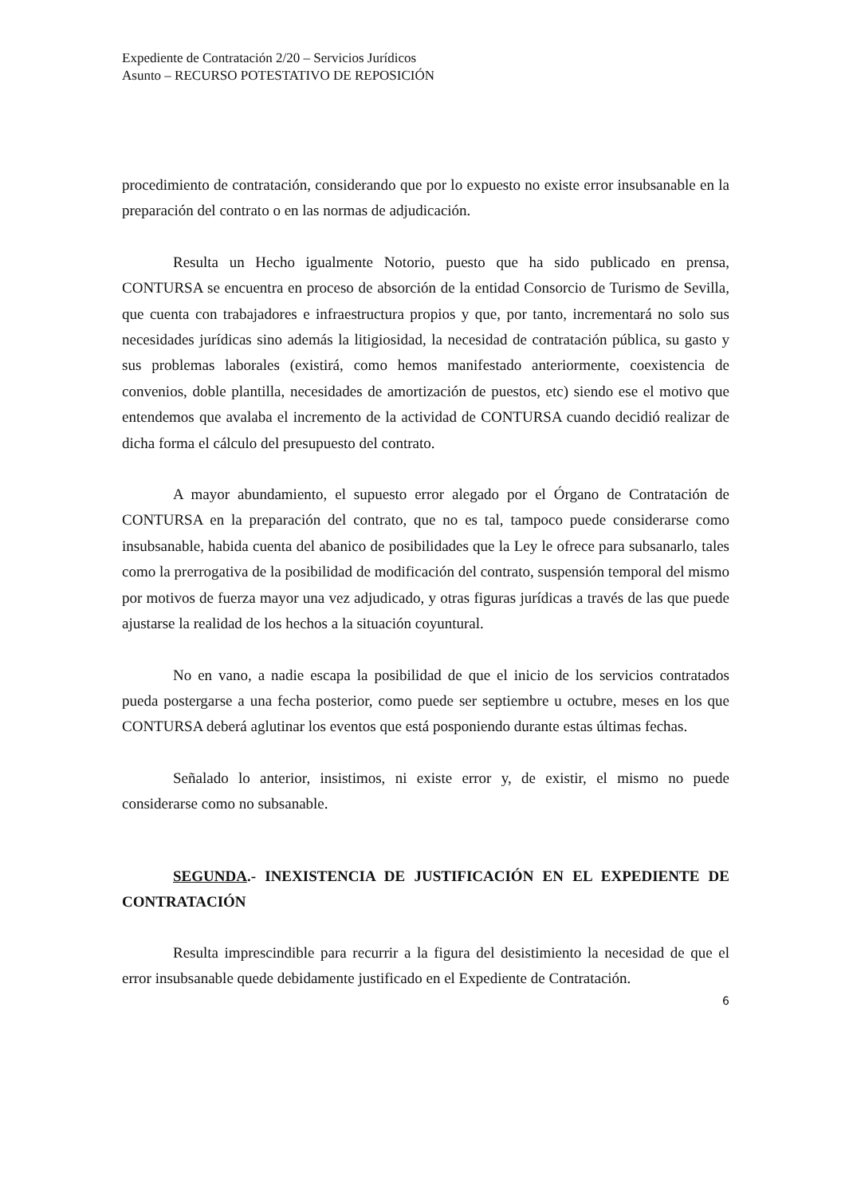Expediente de Contratación 2/20 – Servicios Jurídicos
Asunto – RECURSO POTESTATIVO DE REPOSICIÓN
procedimiento de contratación, considerando que por lo expuesto no existe error insubsanable en la preparación del contrato o en las normas de adjudicación.
Resulta un Hecho igualmente Notorio, puesto que ha sido publicado en prensa, CONTURSA se encuentra en proceso de absorción de la entidad Consorcio de Turismo de Sevilla, que cuenta con trabajadores e infraestructura propios y que, por tanto, incrementará no solo sus necesidades jurídicas sino además la litigiosidad, la necesidad de contratación pública, su gasto y sus problemas laborales (existirá, como hemos manifestado anteriormente, coexistencia de convenios, doble plantilla, necesidades de amortización de puestos, etc) siendo ese el motivo que entendemos que avalaba el incremento de la actividad de CONTURSA cuando decidió realizar de dicha forma el cálculo del presupuesto del contrato.
A mayor abundamiento, el supuesto error alegado por el Órgano de Contratación de CONTURSA en la preparación del contrato, que no es tal, tampoco puede considerarse como insubsanable, habida cuenta del abanico de posibilidades que la Ley le ofrece para subsanarlo, tales como la prerrogativa de la posibilidad de modificación del contrato, suspensión temporal del mismo por motivos de fuerza mayor una vez adjudicado, y otras figuras jurídicas a través de las que puede ajustarse la realidad de los hechos a la situación coyuntural.
No en vano, a nadie escapa la posibilidad de que el inicio de los servicios contratados pueda postergarse a una fecha posterior, como puede ser septiembre u octubre, meses en los que CONTURSA deberá aglutinar los eventos que está posponiendo durante estas últimas fechas.
Señalado lo anterior, insistimos, ni existe error y, de existir, el mismo no puede considerarse como no subsanable.
SEGUNDA.- INEXISTENCIA DE JUSTIFICACIÓN EN EL EXPEDIENTE DE CONTRATACIÓN
Resulta imprescindible para recurrir a la figura del desistimiento la necesidad de que el error insubsanable quede debidamente justificado en el Expediente de Contratación.
6